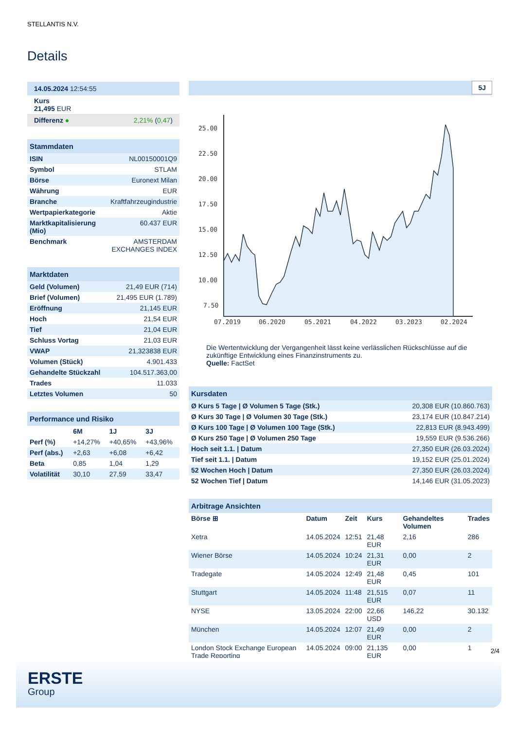STELLANTIS N.V.
Details
| 14.05.2024 12:54:55 |
| Kurs 21,495 EUR |
| Differenz ● 2,21% ( 0,47 ) |
| Stammdaten | |
| ISIN | NL00150001Q9 |
| Symbol | STLAM |
| Börse | Euronext Milan |
| Währung | EUR |
| Branche | Kraftfahrzeugindustrie |
| Wertpapierkategorie | Aktie |
| Marktkapitalisierung (Mio) | 60.437 EUR |
| Benchmark | AMSTERDAM EXCHANGES INDEX |
| Marktdaten | |
| Geld (Volumen) | 21,49 EUR (714) |
| Brief (Volumen) | 21,495 EUR (1.789) |
| Eröffnung | 21,145 EUR |
| Hoch | 21,54 EUR |
| Tief | 21,04 EUR |
| Schluss Vortag | 21,03 EUR |
| VWAP | 21,323838 EUR |
| Volumen (Stück) | 4.901.433 |
| Gehandelte Stückzahl | 104.517.363,00 |
| Trades | 11.033 |
| Letztes Volumen | 50 |
| Performance und Risiko | | | |
| | 6M | 1J | 3J |
| Perf (%) | +14,27% | +40,65% | +43,96% |
| Perf (abs.) | +2,63 | +6,08 | +6,42 |
| Beta | 0,85 | 1,04 | 1,29 |
| Volatilität | 30,10 | 27,59 | 33,47 |
5J
25.00
22.50
20.00
17.50
15.00
12.50
10.00
7.50
07.2019
06.2020
05.2021
04.2022
03.2023
02.2024
Die Wertentwicklung der Vergangenheit lässt keine verlässlichen Rückschlüsse auf die zukünftige Entwicklung eines Finanzinstruments zu.
Quelle: FactSet
| Kursdaten | |
| Ø Kurs 5 Tage / Ø Volumen 5 Tage (Stk.) | 20,308 EUR (10.860.763) |
| Ø Kurs 30 Tage / Ø Volumen 30 Tage (Stk.) | 23,174 EUR (10.847.214) |
| Ø Kurs 100 Tage / Ø Volumen 100 Tage (Stk.) | 22,813 EUR (8.943.499) |
| Ø Kurs 250 Tage / Ø Volumen 250 Tage | 19,559 EUR (9.536.266) |
| Hoch seit 1.1. / Datum | 27,350 EUR (26.03.2024) |
| Tief seit 1.1. / Datum | 19,152 EUR (25.01.2024) |
| 52 Wochen Hoch / Datum | 27,350 EUR (26.03.2024) |
| 52 Wochen Tief / Datum | 14,146 EUR (31.05.2023) |
| Arbitrage Ansichten | | | | | |
| Börse ⊞ | Datum | Zeit | Kurs | Gehandeltes Volumen | Trades |
| Xetra | 14.05.2024 | 12:51 | 21,48 EUR | 2,16 | 286 |
| Wiener Börse | 14.05.2024 | 10:24 | 21,31 EUR | 0,00 | 2 |
| Tradegate | 14.05.2024 | 12:49 | 21,48 EUR | 0,45 | 101 |
| Stuttgart | 14.05.2024 | 11:48 | 21,515 EUR | 0,07 | 11 |
| NYSE | 13.05.2024 | 22:00 | 22,66 USD | 146,22 | 30.132 |
| München | 14.05.2024 | 12:07 | 21,49 EUR | 0,00 | 2 |
| London Stock Exchange European Trade Reporting | 14.05.2024 | 09:00 | 21,135 EUR | 0,00 | 1 |
2/4
ERSTE
Group